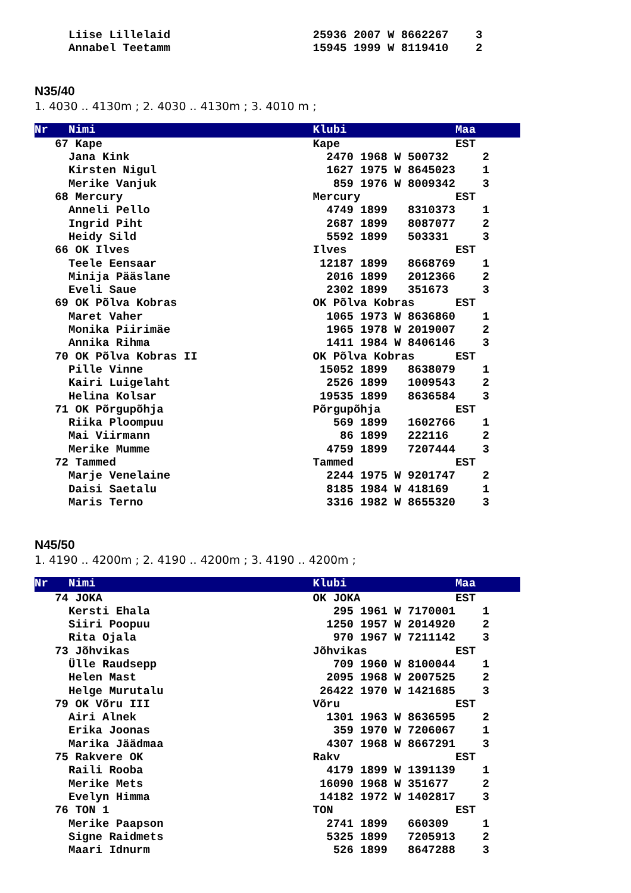Liise Lillelaid                     25936 2007 W 8662267    3
     Annabel Teetamm                     15945 1999 W 8119410    2
N35/40
1. 4030 .. 4130m ; 2. 4030 .. 4130m ; 3. 4010 m ;
Nr   Nimi                                Klubi                Maa
   67 Kape                               Kape                 EST
     Jana Kink                             2470 1968 W 500732     2
     Kirsten Nigul                         1627 1975 W 8645023    1
     Merike Vanjuk                          859 1976 W 8009342    3
   68 Mercury                            Mercury              EST
     Anneli Pello                          4749 1899   8310373    1
     Ingrid Piht                           2687 1899   8087077    2
     Heidy Sild                            5592 1899   503331     3
   66 OK Ilves                           Ilves                EST
     Teele Eensaar                        12187 1899   8668769    1
     Minija Pääslane                       2016 1899   2012366    2
     Eveli Saue                            2302 1899   351673     3
   69 OK Põlva Kobras                    OK Põlva Kobras      EST
     Maret Vaher                           1065 1973 W 8636860    1
     Monika Piirimäe                       1965 1978 W 2019007    2
     Annika Rihma                          1411 1984 W 8406146    3
   70 OK Põlva Kobras II                 OK Põlva Kobras      EST
     Pille Vinne                          15052 1899   8638079    1
     Kairi Luigelaht                       2526 1899   1009543    2
     Helina Kolsar                        19535 1899   8636584    3
   71 OK Põrgupõhja                      Põrgupõhja           EST
     Riika Ploompuu                         569 1899   1602766    1
     Mai Viirmann                            86 1899   222116     2
     Merike Mumme                          4759 1899   7207444    3
   72 Tammed                             Tammed               EST
     Marje Venelaine                       2244 1975 W 9201747    2
     Daisi Saetalu                         8185 1984 W 418169     1
     Maris Terno                           3316 1982 W 8655320    3
N45/50
1. 4190 .. 4200m ; 2. 4190 .. 4200m ; 3. 4190 .. 4200m ;
Nr   Nimi                                Klubi                Maa
   74 JOKA                               OK JOKA              EST
     Kersti Ehala                           295 1961 W 7170001    1
     Siiri Poopuu                          1250 1957 W 2014920    2
     Rita Ojala                             970 1967 W 7211142    3
   73 Jõhvikas                           Jõhvikas             EST
     Ülle Raudsepp                          709 1960 W 8100044    1
     Helen Mast                            2095 1968 W 2007525    2
     Helge Murutalu                       26422 1970 W 1421685    3
   79 OK Võru III                        Võru                 EST
     Airi Alnek                            1301 1963 W 8636595    2
     Erika Joonas                           359 1970 W 7206067    1
     Marika Jäädmaa                        4307 1968 W 8667291    3
   75 Rakvere OK                         Rakv                 EST
     Raili Rooba                           4179 1899 W 1391139    1
     Merike Mets                          16090 1968 W 351677     2
     Evelyn Himma                         14182 1972 W 1402817    3
   76 TON 1                              TON                  EST
     Merike Paapson                        2741 1899   660309     1
     Signe Raidmets                        5325 1899   7205913    2
     Maari Idnurm                           526 1899   8647288    3